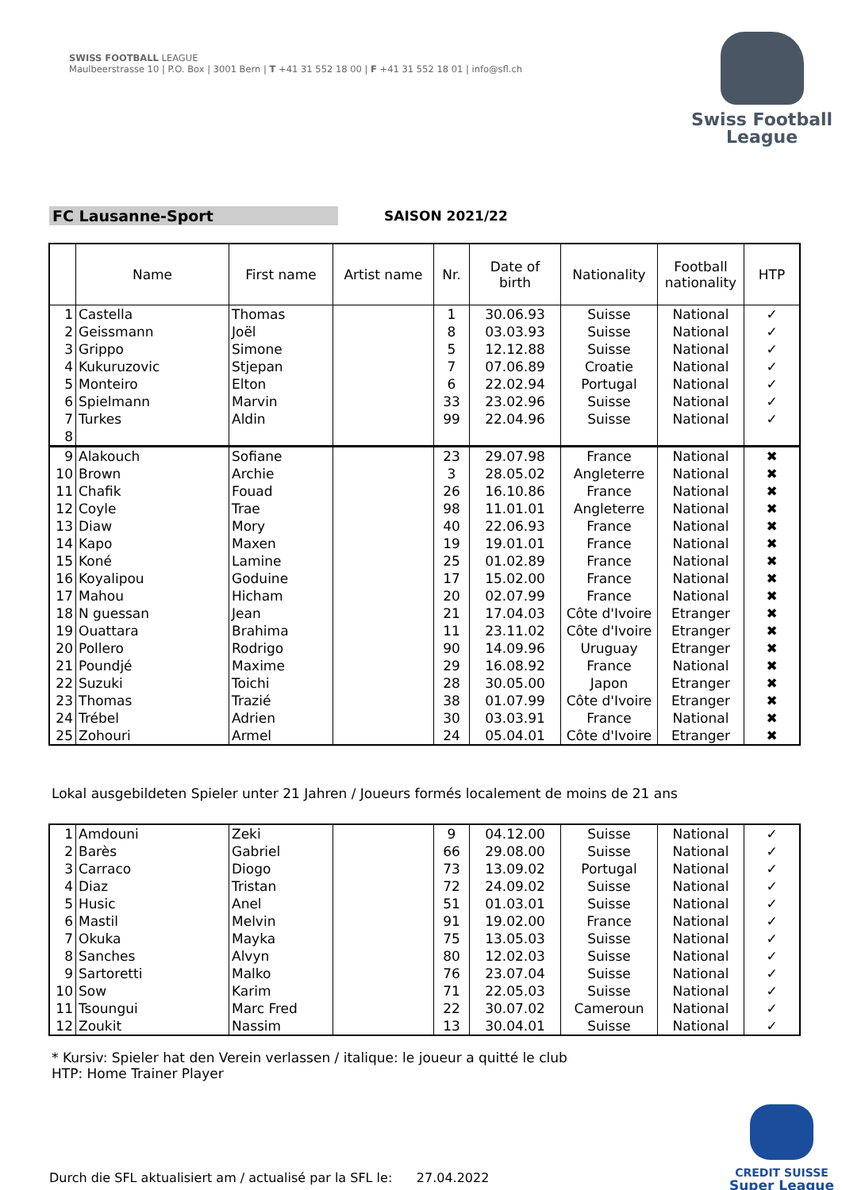SWISS FOOTBALL LEAGUE
Maulbeerstrasse 10 | P.O. Box | 3001 Bern | T +41 31 552 18 00 | F +41 31 552 18 01 | info@sfl.ch
Swiss Football
League
FC Lausanne-Sport SAISON 2021/22
| | Name | First name | Artist name | Nr. | Date of birth | Nationality | Football nationality | HTP |
| --- | --- | --- | --- | --- | --- | --- | --- | --- |
| 1 | Castella | Thomas | | 1 | 30.06.93 | Suisse | National | ✓ |
| 2 | Geissmann | Joël | | 8 | 03.03.93 | Suisse | National | ✓ |
| 3 | Grippo | Simone | | 5 | 12.12.88 | Suisse | National | ✓ |
| 4 | Kukuruzovic | Stjepan | | 7 | 07.06.89 | Croatie | National | ✓ |
| 5 | Monteiro | Elton | | 6 | 22.02.94 | Portugal | National | ✓ |
| 6 | Spielmann | Marvin | | 33 | 23.02.96 | Suisse | National | ✓ |
| 7 | Turkes | Aldin | | 99 | 22.04.96 | Suisse | National | ✓ |
| 8 | | | | | | | | |
| 9 | Alakouch | Sofiane | | 23 | 29.07.98 | France | National | ✖ |
| 10 | Brown | Archie | | 3 | 28.05.02 | Angleterre | National | ✖ |
| 11 | Chafik | Fouad | | 26 | 16.10.86 | France | National | ✖ |
| 12 | Coyle | Trae | | 98 | 11.01.01 | Angleterre | National | ✖ |
| 13 | Diaw | Mory | | 40 | 22.06.93 | France | National | ✖ |
| 14 | Kapo | Maxen | | 19 | 19.01.01 | France | National | ✖ |
| 15 | Koné | Lamine | | 25 | 01.02.89 | France | National | ✖ |
| 16 | Koyalipou | Goduine | | 17 | 15.02.00 | France | National | ✖ |
| 17 | Mahou | Hicham | | 20 | 02.07.99 | France | National | ✖ |
| 18 | N guessan | Jean | | 21 | 17.04.03 | Côte d'Ivoire | Etranger | ✖ |
| 19 | Ouattara | Brahima | | 11 | 23.11.02 | Côte d'Ivoire | Etranger | ✖ |
| 20 | Pollero | Rodrigo | | 90 | 14.09.96 | Uruguay | Etranger | ✖ |
| 21 | Poundjé | Maxime | | 29 | 16.08.92 | France | National | ✖ |
| 22 | Suzuki | Toichi | | 28 | 30.05.00 | Japon | Etranger | ✖ |
| 23 | Thomas | Trazié | | 38 | 01.07.99 | Côte d'Ivoire | Etranger | ✖ |
| 24 | Trébel | Adrien | | 30 | 03.03.91 | France | National | ✖ |
| 25 | Zohouri | Armel | | 24 | 05.04.01 | Côte d'Ivoire | Etranger | ✖ |
Lokal ausgebildeten Spieler unter 21 Jahren / Joueurs formés localement de moins de 21 ans
| 1 | Amdouni | Zeki | | 9 | 04.12.00 | Suisse | National | ✓ |
| 2 | Barès | Gabriel | | 66 | 29.08.00 | Suisse | National | ✓ |
| 3 | Carraco | Diogo | | 73 | 13.09.02 | Portugal | National | ✓ |
| 4 | Diaz | Tristan | | 72 | 24.09.02 | Suisse | National | ✓ |
| 5 | Husic | Anel | | 51 | 01.03.01 | Suisse | National | ✓ |
| 6 | Mastil | Melvin | | 91 | 19.02.00 | France | National | ✓ |
| 7 | Okuka | Mayka | | 75 | 13.05.03 | Suisse | National | ✓ |
| 8 | Sanches | Alvyn | | 80 | 12.02.03 | Suisse | National | ✓ |
| 9 | Sartoretti | Malko | | 76 | 23.07.04 | Suisse | National | ✓ |
| 10 | Sow | Karim | | 71 | 22.05.03 | Suisse | National | ✓ |
| 11 | Tsoungui | Marc Fred | | 22 | 30.07.02 | Cameroun | National | ✓ |
| 12 | Zoukit | Nassim | | 13 | 30.04.01 | Suisse | National | ✓ |
* Kursiv: Spieler hat den Verein verlassen / italique: le joueur a quitté le club
HTP: Home Trainer Player
Durch die SFL aktualisiert am / actualisé par la SFL le: 27.04.2022
CREDIT SUISSE
Super League